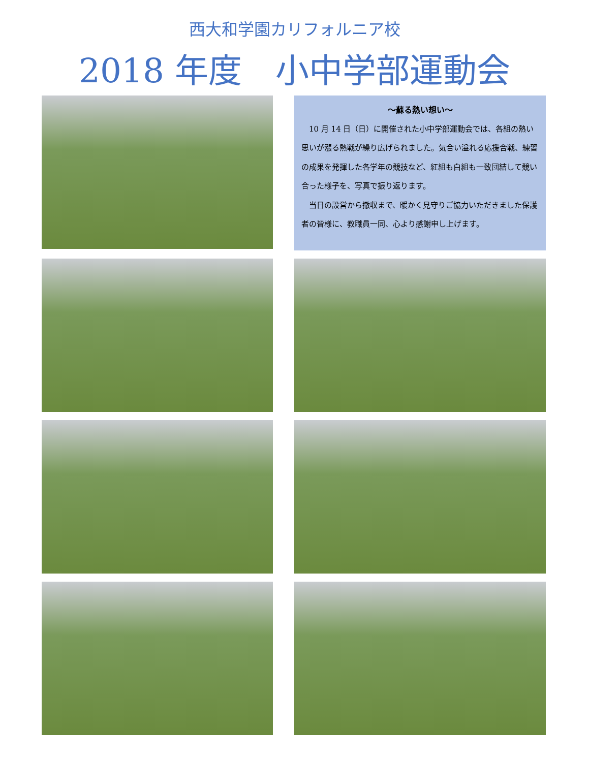西大和学園カリフォルニア校
2018 年度　小中学部運動会
～蘇る熱い想い～
10 月 14 日（日）に開催された小中学部運動会では、各組の熱い思いが漲る熱戦が繰り広げられました。気合い溢れる応援合戦、練習の成果を発揮した各学年の競技など、紅組も白組も一致団結して競い合った様子を、写真で振り返ります。
当日の設営から撤収まで、暖かく見守りご協力いただきました保護者の皆様に、教職員一同、心より感謝申し上げます。